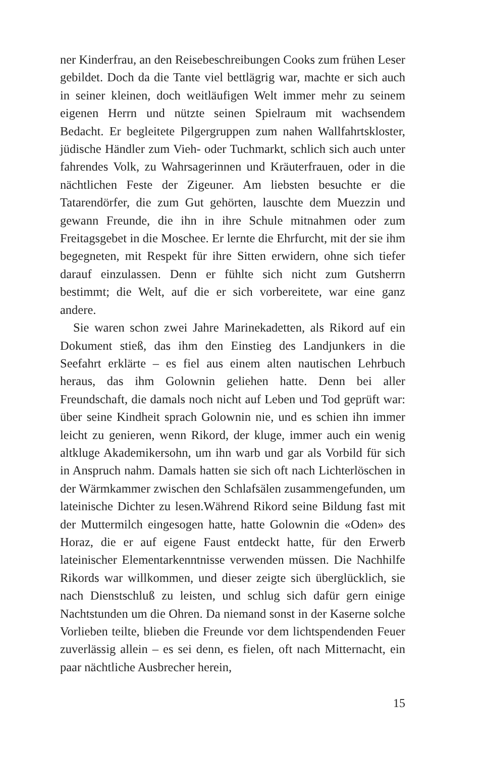ner Kinderfrau, an den Reisebeschreibungen Cooks zum frühen Leser gebildet. Doch da die Tante viel bettlägrig war, machte er sich auch in seiner kleinen, doch weitläufigen Welt immer mehr zu seinem eigenen Herrn und nützte seinen Spielraum mit wachsendem Bedacht. Er begleitete Pilgergruppen zum nahen Wallfahrtskloster, jüdische Händler zum Vieh- oder Tuchmarkt, schlich sich auch unter fahrendes Volk, zu Wahrsagerinnen und Kräuterfrauen, oder in die nächtlichen Feste der Zigeuner. Am liebsten besuchte er die Tatarendörfer, die zum Gut gehörten, lauschte dem Muezzin und gewann Freunde, die ihn in ihre Schule mitnahmen oder zum Freitagsgebet in die Moschee. Er lernte die Ehrfurcht, mit der sie ihm begegneten, mit Respekt für ihre Sitten erwidern, ohne sich tiefer darauf einzulassen. Denn er fühlte sich nicht zum Gutsherrn bestimmt; die Welt, auf die er sich vorbereitete, war eine ganz andere.
Sie waren schon zwei Jahre Marinekadetten, als Rikord auf ein Dokument stieß, das ihm den Einstieg des Landjunkers in die Seefahrt erklärte – es fiel aus einem alten nautischen Lehrbuch heraus, das ihm Golownin geliehen hatte. Denn bei aller Freundschaft, die damals noch nicht auf Leben und Tod geprüft war: über seine Kindheit sprach Golownin nie, und es schien ihn immer leicht zu genieren, wenn Rikord, der kluge, immer auch ein wenig altkluge Akademikersohn, um ihn warb und gar als Vorbild für sich in Anspruch nahm. Damals hatten sie sich oft nach Lichterlöschen in der Wärmkammer zwischen den Schlafsälen zusammengefunden, um lateinische Dichter zu lesen.Während Rikord seine Bildung fast mit der Muttermilch eingesogen hatte, hatte Golownin die «Oden» des Horaz, die er auf eigene Faust entdeckt hatte, für den Erwerb lateinischer Elementarkenntnisse verwenden müssen. Die Nachhilfe Rikords war willkommen, und dieser zeigte sich überglücklich, sie nach Dienstschluß zu leisten, und schlug sich dafür gern einige Nachtstunden um die Ohren. Da niemand sonst in der Kaserne solche Vorlieben teilte, blieben die Freunde vor dem lichtspendenden Feuer zuverlässig allein – es sei denn, es fielen, oft nach Mitternacht, ein paar nächtliche Ausbrecher herein,
15